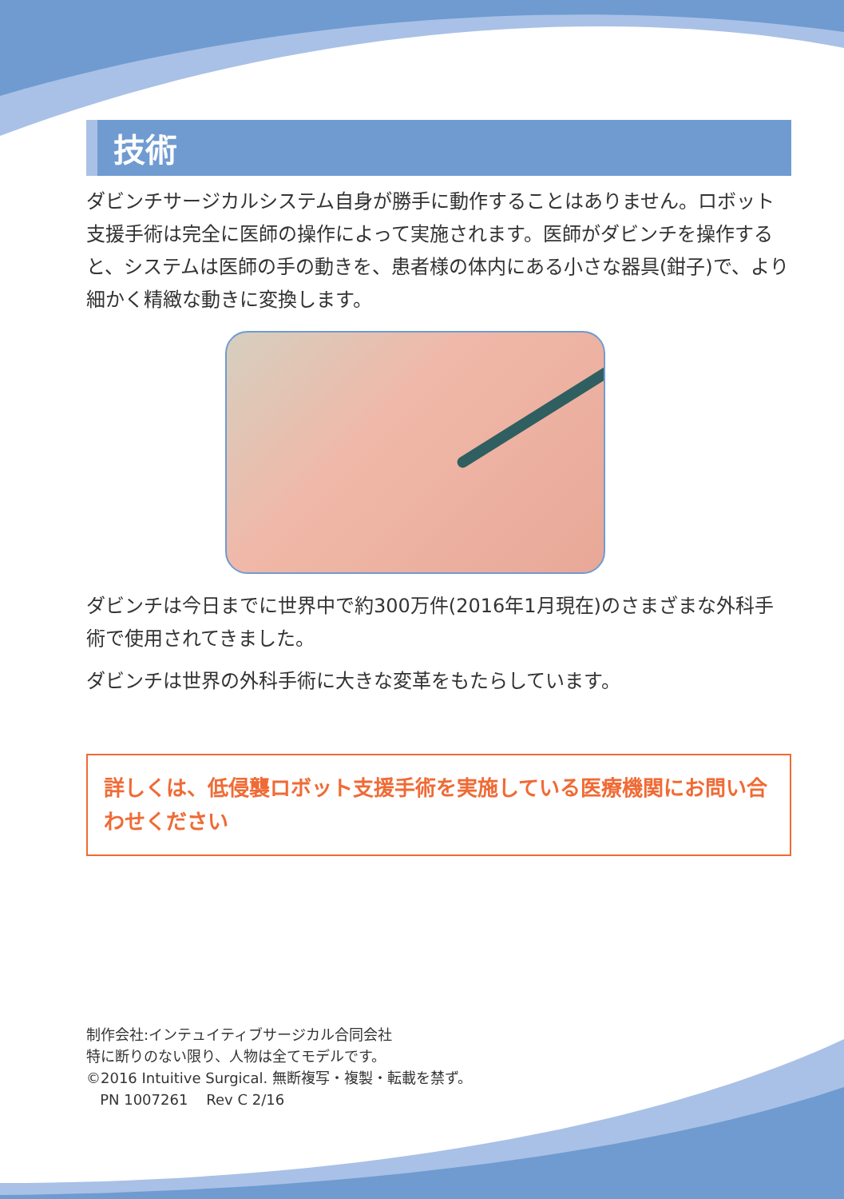技術
ダビンチサージカルシステム自身が勝手に動作することはありません。ロボット支援手術は完全に医師の操作によって実施されます。医師がダビンチを操作すると、システムは医師の手の動きを、患者様の体内にある小さな器具(鉗子)で、より細かく精緻な動きに変換します。
ダビンチは今日までに世界中で約300万件(2016年1月現在)のさまざまな外科手術で使用されてきました。
ダビンチは世界の外科手術に大きな変革をもたらしています。
詳しくは、低侵襲ロボット支援手術を実施している医療機関にお問い合わせください
制作会社:インテュイティブサージカル合同会社
特に断りのない限り、人物は全てモデルです。
©2016 Intuitive Surgical. 無断複写・複製・転載を禁ず。
PN 1007261 Rev C 2/16